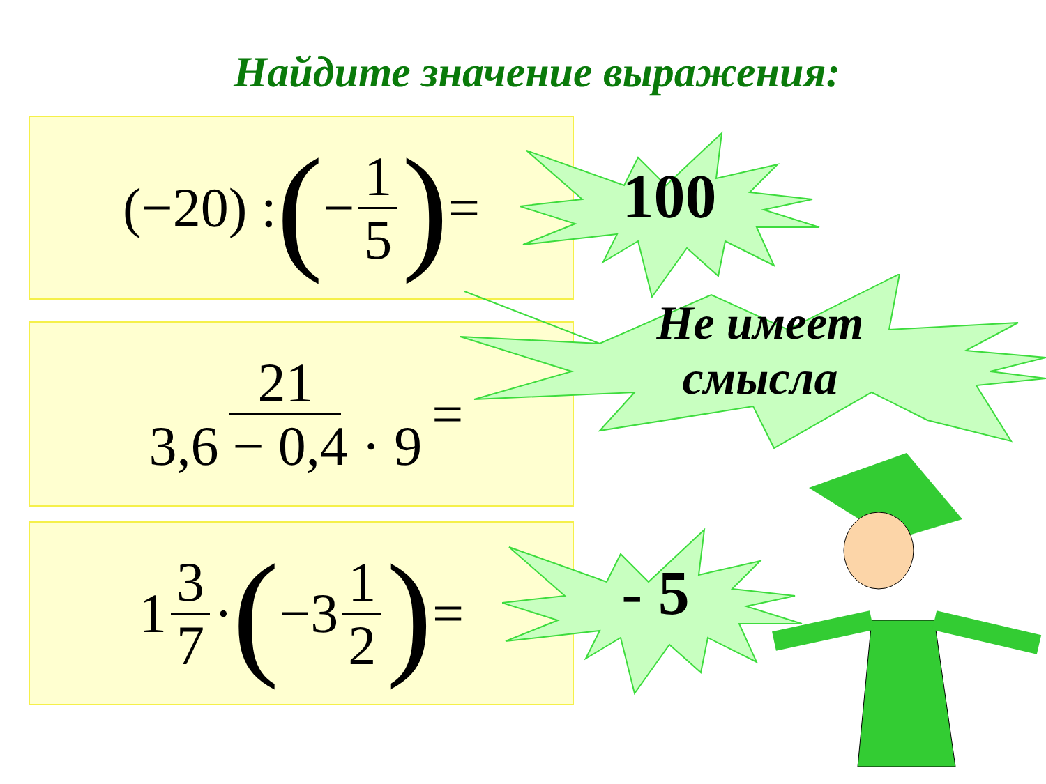Найдите значение выражения:
(−20) : ( − 1 5) =
100
21 3,6 − 0,4 · 9 =
Не имеет смысла
1 3 7 · ( −3 1 2) =
- 5